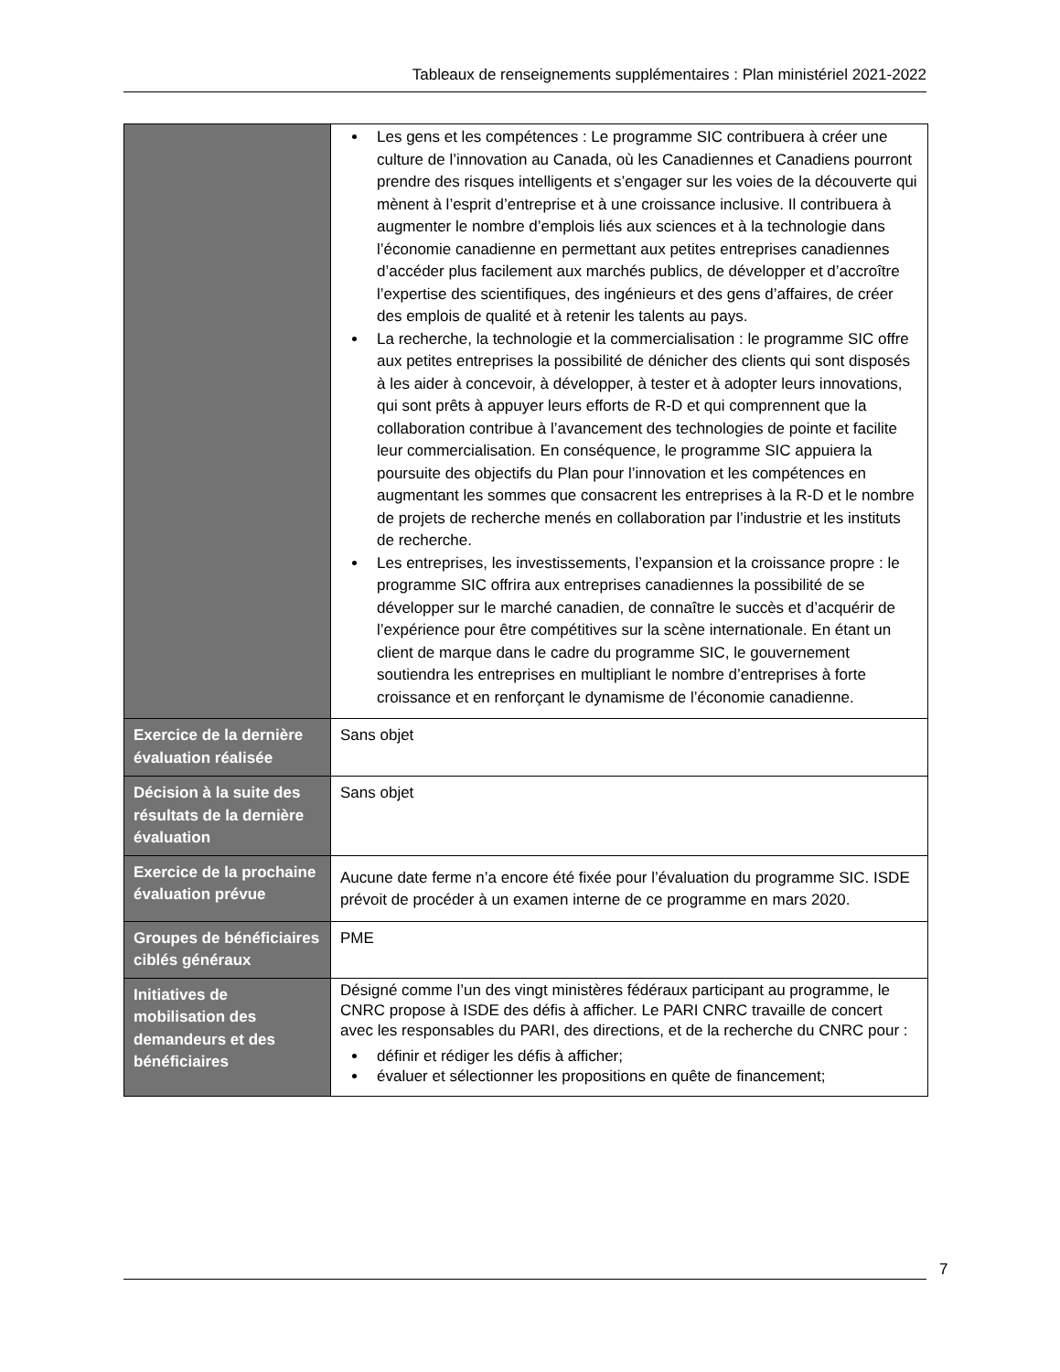Tableaux de renseignements supplémentaires : Plan ministériel 2021-2022
| | Les gens et les compétences : Le programme SIC contribuera à créer une culture de l’innovation au Canada, où les Canadiennes et Canadiens pourront prendre des risques intelligents et s’engager sur les voies de la découverte qui mènent à l’esprit d’entreprise et à une croissance inclusive. Il contribuera à augmenter le nombre d’emplois liés aux sciences et à la technologie dans l’économie canadienne en permettant aux petites entreprises canadiennes d’accéder plus facilement aux marchés publics, de développer et d’accroître l’expertise des scientifiques, des ingénieurs et des gens d’affaires, de créer des emplois de qualité et à retenir les talents au pays. La recherche, la technologie et la commercialisation : le programme SIC offre aux petites entreprises la possibilité de dénicher des clients qui sont disposés à les aider à concevoir, à développer, à tester et à adopter leurs innovations, qui sont prêts à appuyer leurs efforts de R-D et qui comprennent que la collaboration contribue à l’avancement des technologies de pointe et facilite leur commercialisation. En conséquence, le programme SIC appuiera la poursuite des objectifs du Plan pour l’innovation et les compétences en augmentant les sommes que consacrent les entreprises à la R-D et le nombre de projets de recherche menés en collaboration par l’industrie et les instituts de recherche. Les entreprises, les investissements, l’expansion et la croissance propre : le programme SIC offrira aux entreprises canadiennes la possibilité de se développer sur le marché canadien, de connaître le succès et d’acquérir de l’expérience pour être compétitives sur la scène internationale. En étant un client de marque dans le cadre du programme SIC, le gouvernement soutiendra les entreprises en multipliant le nombre d’entreprises à forte croissance et en renforçant le dynamisme de l’économie canadienne. |
| Exercice de la dernière évaluation réalisée | Sans objet |
| Décision à la suite des résultats de la dernière évaluation | Sans objet |
| Exercice de la prochaine évaluation prévue | Aucune date ferme n’a encore été fixée pour l’évaluation du programme SIC. ISDE prévoit de procéder à un examen interne de ce programme en mars 2020. |
| Groupes de bénéficiaires ciblés généraux | PME |
| Initiatives de mobilisation des demandeurs et des bénéficiaires | Désigné comme l’un des vingt ministères fédéraux participant au programme, le CNRC propose à ISDE des défis à afficher. Le PARI CNRC travaille de concert avec les responsables du PARI, des directions, et de la recherche du CNRC pour : définir et rédiger les défis à afficher; évaluer et sélectionner les propositions en quête de financement; |
7